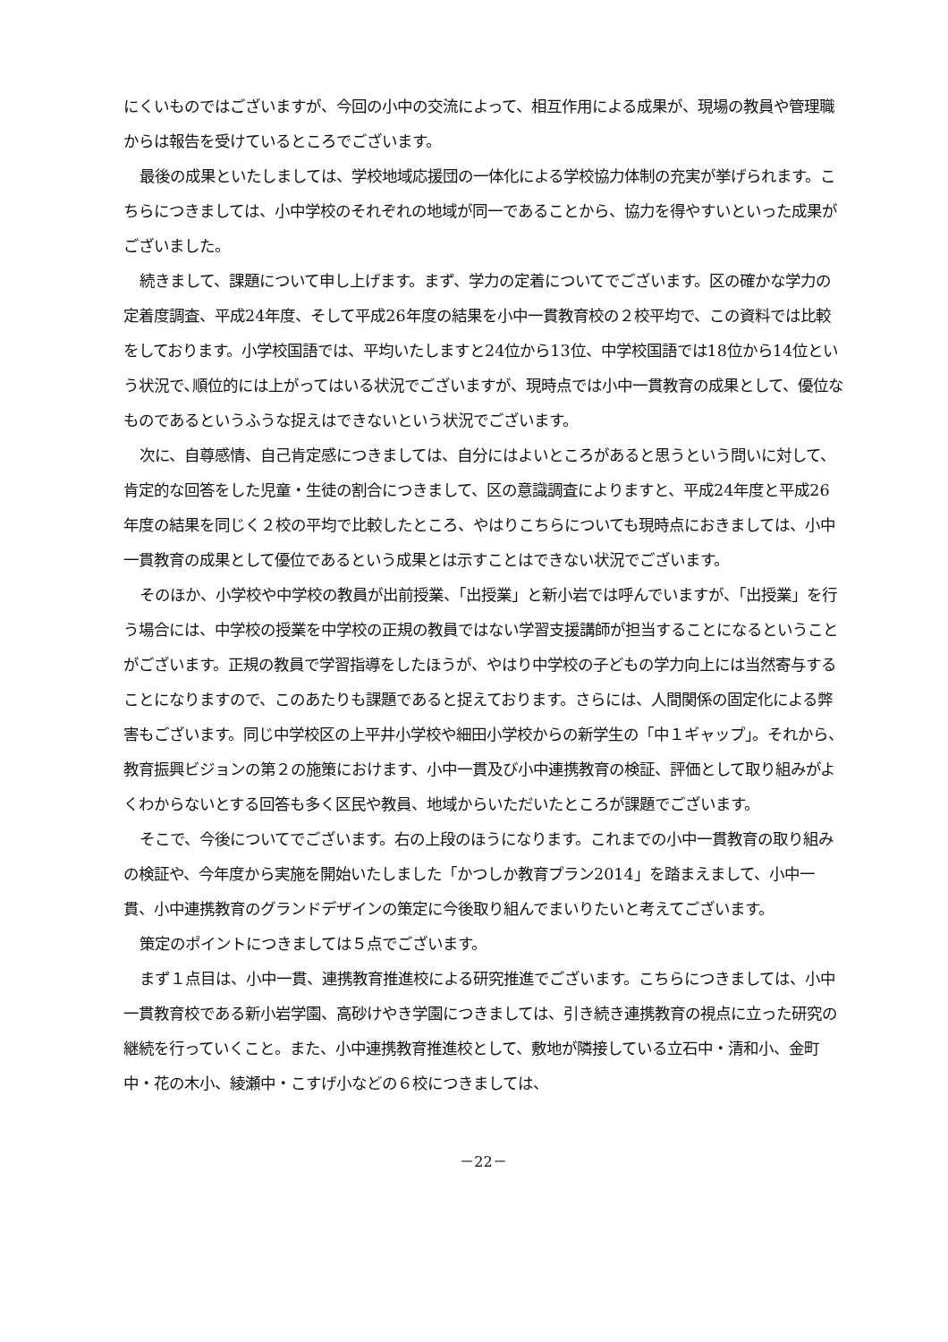にくいものではございますが、今回の小中の交流によって、相互作用による成果が、現場の教員や管理職からは報告を受けているところでございます。
最後の成果といたしましては、学校地域応援団の一体化による学校協力体制の充実が挙げられます。こちらにつきましては、小中学校のそれぞれの地域が同一であることから、協力を得やすいといった成果がございました。
続きまして、課題について申し上げます。まず、学力の定着についてでございます。区の確かな学力の定着度調査、平成24年度、そして平成26年度の結果を小中一貫教育校の２校平均で、この資料では比較をしております。小学校国語では、平均いたしますと24位から13位、中学校国語では18位から14位という状況で､順位的には上がってはいる状況でございますが、現時点では小中一貫教育の成果として、優位なものであるというふうな捉えはできないという状況でございます。
次に、自尊感情、自己肯定感につきましては、自分にはよいところがあると思うという問いに対して、肯定的な回答をした児童・生徒の割合につきまして、区の意識調査によりますと、平成24年度と平成26年度の結果を同じく２校の平均で比較したところ、やはりこちらについても現時点におきましては、小中一貫教育の成果として優位であるという成果とは示すことはできない状況でございます。
そのほか、小学校や中学校の教員が出前授業、「出授業」と新小岩では呼んでいますが、「出授業」を行う場合には、中学校の授業を中学校の正規の教員ではない学習支援講師が担当することになるということがございます。正規の教員で学習指導をしたほうが、やはり中学校の子どもの学力向上には当然寄与することになりますので、このあたりも課題であると捉えております。さらには、人間関係の固定化による弊害もございます。同じ中学校区の上平井小学校や細田小学校からの新学生の「中１ギャップ」。それから、教育振興ビジョンの第２の施策におけます、小中一貫及び小中連携教育の検証、評価として取り組みがよくわからないとする回答も多く区民や教員、地域からいただいたところが課題でございます。
そこで、今後についてでございます。右の上段のほうになります。これまでの小中一貫教育の取り組みの検証や、今年度から実施を開始いたしました「かつしか教育プラン2014」を踏まえまして、小中一貫、小中連携教育のグランドデザインの策定に今後取り組んでまいりたいと考えてございます。
策定のポイントにつきましては５点でございます。
まず１点目は、小中一貫、連携教育推進校による研究推進でございます。こちらにつきましては、小中一貫教育校である新小岩学園、高砂けやき学園につきましては、引き続き連携教育の視点に立った研究の継続を行っていくこと。また、小中連携教育推進校として、敷地が隣接している立石中・清和小、金町中・花の木小、綾瀬中・こすげ小などの６校につきましては、
－22－